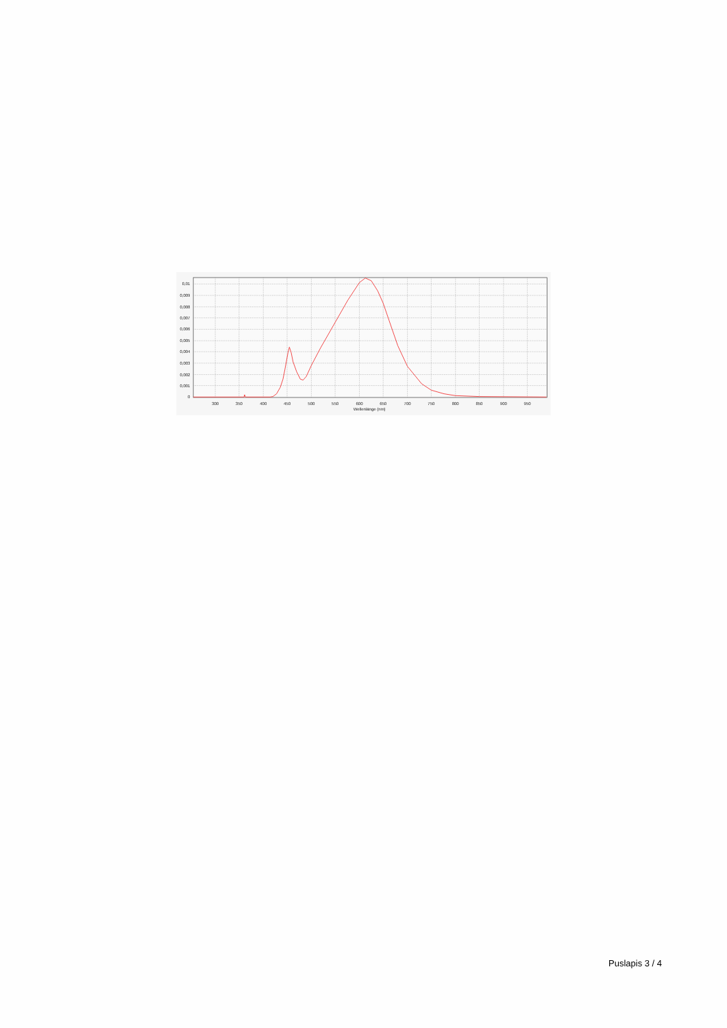0,01
0,009
0,008
0,007
0,006
0,005
0,004
0,003
0,002
0,001
0
300
350
400
450
500
550
600
650
700
750
800
850
900
950
Wellenlänge (nm)
Puslapis 3 / 4